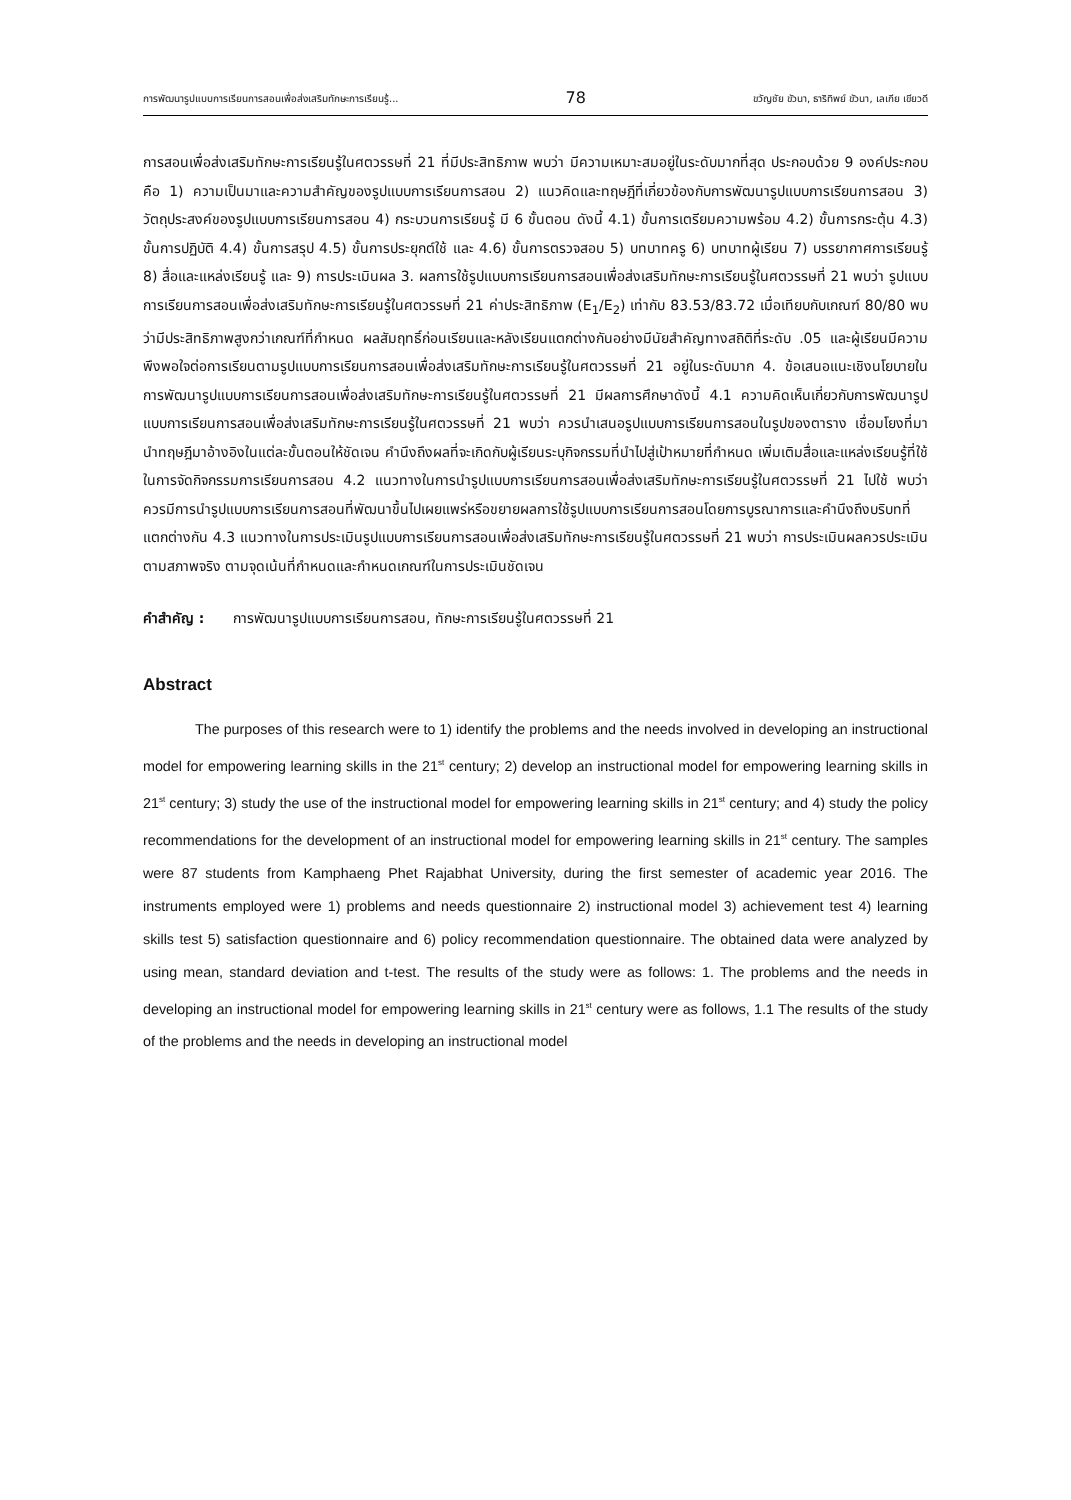การพัฒนารูปแบบการเรียนการสอนเพื่อส่งเสริมทักษะการเรียนรู้... 78 ขวัญชัย ขัวนา, ธาริทิพย์ ขัวนา, เลเกีย เขียวดี
การสอนเพื่อส่งเสริมทักษะการเรียนรู้ในศตวรรษที่ 21 ที่มีประสิทธิภาพ พบว่า มีความเหมาะสมอยู่ในระดับมากที่สุด ประกอบด้วย 9 องค์ประกอบคือ 1) ความเป็นมาและความสำคัญของรูปแบบการเรียนการสอน 2) แนวคิดและทฤษฎีที่เกี่ยวข้องกับการพัฒนารูปแบบการเรียนการสอน 3) วัตถุประสงค์ของรูปแบบการเรียนการสอน 4) กระบวนการเรียนรู้ มี 6 ขั้นตอน ดังนี้ 4.1) ขั้นการเตรียมความพร้อม 4.2) ขั้นการกระตุ้น 4.3) ขั้นการปฏิบัติ 4.4) ขั้นการสรุป 4.5) ขั้นการประยุกต์ใช้ และ 4.6) ขั้นการตรวจสอบ 5) บทบาทครู 6) บทบาทผู้เรียน 7) บรรยากาศการเรียนรู้ 8) สื่อและแหล่งเรียนรู้ และ 9) การประเมินผล 3. ผลการใช้รูปแบบการเรียนการสอนเพื่อส่งเสริมทักษะการเรียนรู้ในศตวรรษที่ 21 พบว่า รูปแบบการเรียนการสอนเพื่อส่งเสริมทักษะการเรียนรู้ในศตวรรษที่ 21 ค่าประสิทธิภาพ (E<sub>1</sub>/E<sub>2</sub>) เท่ากับ 83.53/83.72 เมื่อเทียบกับเกณฑ์ 80/80 พบว่ามีประสิทธิภาพสูงกว่าเกณฑ์ที่กำหนด ผลสัมฤทธิ์ก่อนเรียนและหลังเรียนแตกต่างกันอย่างมีนัยสำคัญทางสถิติที่ระดับ .05 และผู้เรียนมีความพึงพอใจต่อการเรียนตามรูปแบบการเรียนการสอนเพื่อส่งเสริมทักษะการเรียนรู้ในศตวรรษที่ 21 อยู่ในระดับมาก 4. ข้อเสนอแนะเชิงนโยบายในการพัฒนารูปแบบการเรียนการสอนเพื่อส่งเสริมทักษะการเรียนรู้ในศตวรรษที่ 21 มีผลการศึกษาดังนี้ 4.1 ความคิดเห็นเกี่ยวกับการพัฒนารูปแบบการเรียนการสอนเพื่อส่งเสริมทักษะการเรียนรู้ในศตวรรษที่ 21 พบว่า ควรนำเสนอรูปแบบการเรียนการสอนในรูปของตาราง เชื่อมโยงที่มา นำทฤษฎีมาอ้างอิงในแต่ละขั้นตอนให้ชัดเจน คำนึงถึงผลที่จะเกิดกับผู้เรียนระบุกิจกรรมที่นำไปสู่เป้าหมายที่กำหนด เพิ่มเติมสื่อและแหล่งเรียนรู้ที่ใช้ในการจัดกิจกรรมการเรียนการสอน 4.2 แนวทางในการนำรูปแบบการเรียนการสอนเพื่อส่งเสริมทักษะการเรียนรู้ในศตวรรษที่ 21 ไปใช้ พบว่า ควรมีการนำรูปแบบการเรียนการสอนที่พัฒนาขึ้นไปเผยแพร่หรือขยายผลการใช้รูปแบบการเรียนการสอนโดยการบูรณาการและคำนึงถึงบริบทที่แตกต่างกัน 4.3 แนวทางในการประเมินรูปแบบการเรียนการสอนเพื่อส่งเสริมทักษะการเรียนรู้ในศตวรรษที่ 21 พบว่า การประเมินผลควรประเมินตามสภาพจริง ตามจุดเน้นที่กำหนดและกำหนดเกณฑ์ในการประเมินชัดเจน
คำสำคัญ : การพัฒนารูปแบบการเรียนการสอน, ทักษะการเรียนรู้ในศตวรรษที่ 21
Abstract
The purposes of this research were to 1) identify the problems and the needs involved in developing an instructional model for empowering learning skills in the 21<sup>st</sup> century; 2) develop an instructional model for empowering learning skills in 21<sup>st</sup> century; 3) study the use of the instructional model for empowering learning skills in 21<sup>st</sup> century; and 4) study the policy recommendations for the development of an instructional model for empowering learning skills in 21<sup>st</sup> century. The samples were 87 students from Kamphaeng Phet Rajabhat University, during the first semester of academic year 2016. The instruments employed were 1) problems and needs questionnaire 2) instructional model 3) achievement test 4) learning skills test 5) satisfaction questionnaire and 6) policy recommendation questionnaire. The obtained data were analyzed by using mean, standard deviation and t-test. The results of the study were as follows: 1. The problems and the needs in developing an instructional model for empowering learning skills in 21<sup>st</sup> century were as follows, 1.1 The results of the study of the problems and the needs in developing an instructional model